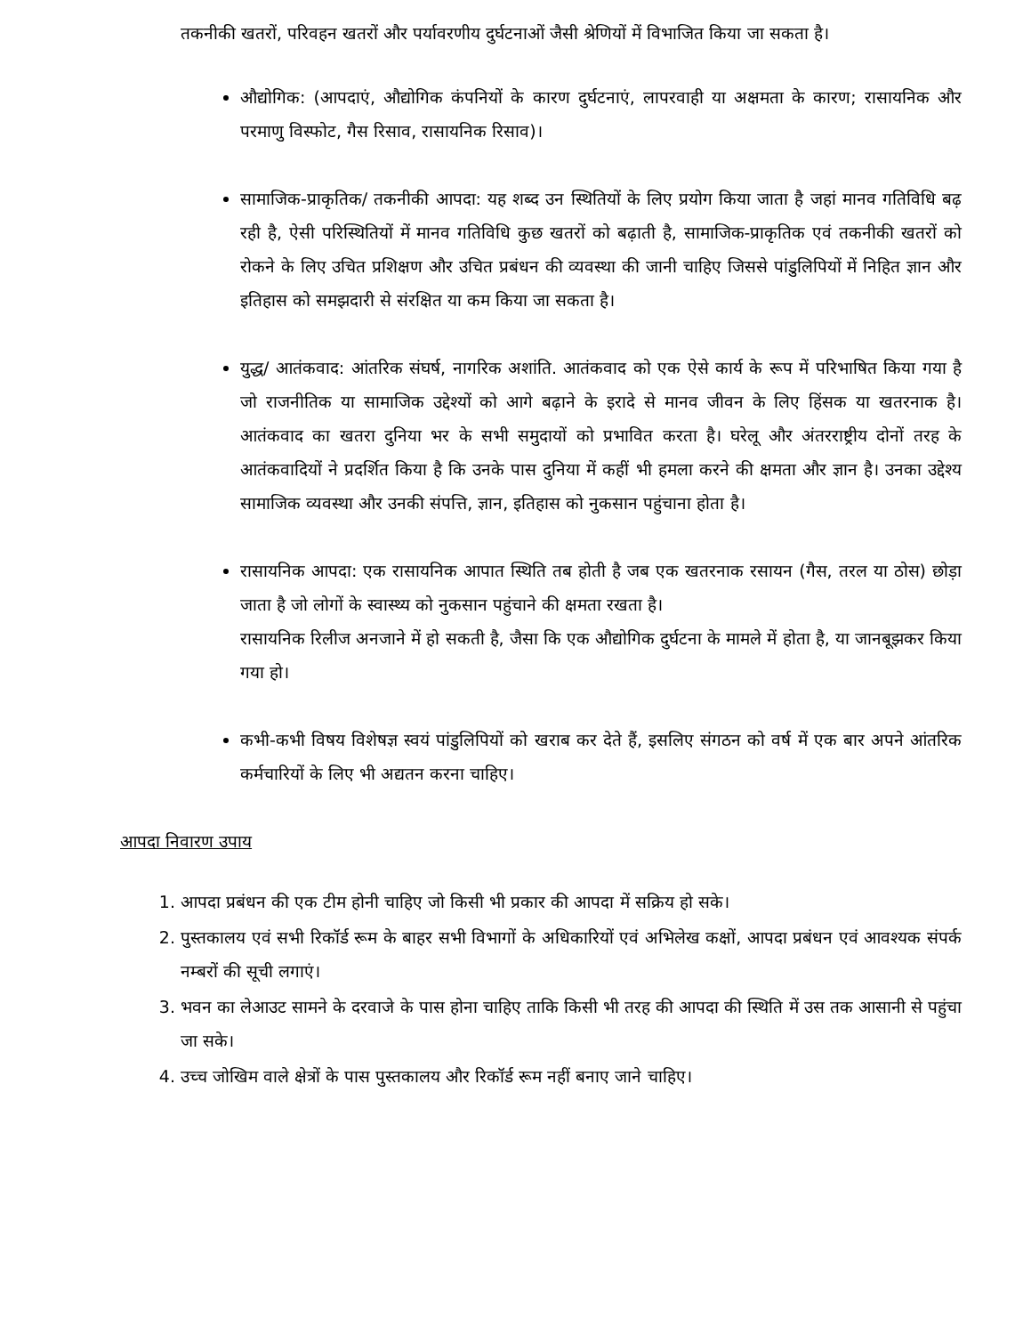तकनीकी खतरों, परिवहन खतरों और पर्यावरणीय दुर्घटनाओं जैसी श्रेणियों में विभाजित किया जा सकता है।
औद्योगिक: (आपदाएं, औद्योगिक कंपनियों के कारण दुर्घटनाएं, लापरवाही या अक्षमता के कारण; रासायनिक और परमाणु विस्फोट, गैस रिसाव, रासायनिक रिसाव)।
सामाजिक-प्राकृतिक/ तकनीकी आपदा: यह शब्द उन स्थितियों के लिए प्रयोग किया जाता है जहां मानव गतिविधि बढ़ रही है, ऐसी परिस्थितियों में मानव गतिविधि कुछ खतरों को बढ़ाती है, सामाजिक-प्राकृतिक एवं तकनीकी खतरों को रोकने के लिए उचित प्रशिक्षण और उचित प्रबंधन की व्यवस्था की जानी चाहिए जिससे पांडुलिपियों में निहित ज्ञान और इतिहास को समझदारी से संरक्षित या कम किया जा सकता है।
युद्ध/ आतंकवाद: आंतरिक संघर्ष, नागरिक अशांति. आतंकवाद को एक ऐसे कार्य के रूप में परिभाषित किया गया है जो राजनीतिक या सामाजिक उद्देश्यों को आगे बढ़ाने के इरादे से मानव जीवन के लिए हिंसक या खतरनाक है। आतंकवाद का खतरा दुनिया भर के सभी समुदायों को प्रभावित करता है। घरेलू और अंतरराष्ट्रीय दोनों तरह के आतंकवादियों ने प्रदर्शित किया है कि उनके पास दुनिया में कहीं भी हमला करने की क्षमता और ज्ञान है। उनका उद्देश्य सामाजिक व्यवस्था और उनकी संपत्ति, ज्ञान, इतिहास को नुकसान पहुंचाना होता है।
रासायनिक आपदा: एक रासायनिक आपात स्थिति तब होती है जब एक खतरनाक रसायन (गैस, तरल या ठोस) छोड़ा जाता है जो लोगों के स्वास्थ्य को नुकसान पहुंचाने की क्षमता रखता है।
रासायनिक रिलीज अनजाने में हो सकती है, जैसा कि एक औद्योगिक दुर्घटना के मामले में होता है, या जानबूझकर किया गया हो।
कभी-कभी विषय विशेषज्ञ स्वयं पांडुलिपियों को खराब कर देते हैं, इसलिए संगठन को वर्ष में एक बार अपने आंतरिक कर्मचारियों के लिए भी अद्यतन करना चाहिए।
आपदा निवारण उपाय
1. आपदा प्रबंधन की एक टीम होनी चाहिए जो किसी भी प्रकार की आपदा में सक्रिय हो सके।
2. पुस्तकालय एवं सभी रिकॉर्ड रूम के बाहर सभी विभागों के अधिकारियों एवं अभिलेख कक्षों, आपदा प्रबंधन एवं आवश्यक संपर्क नम्बरों की सूची लगाएं।
3. भवन का लेआउट सामने के दरवाजे के पास होना चाहिए ताकि किसी भी तरह की आपदा की स्थिति में उस तक आसानी से पहुंचा जा सके।
4. उच्च जोखिम वाले क्षेत्रों के पास पुस्तकालय और रिकॉर्ड रूम नहीं बनाए जाने चाहिए।